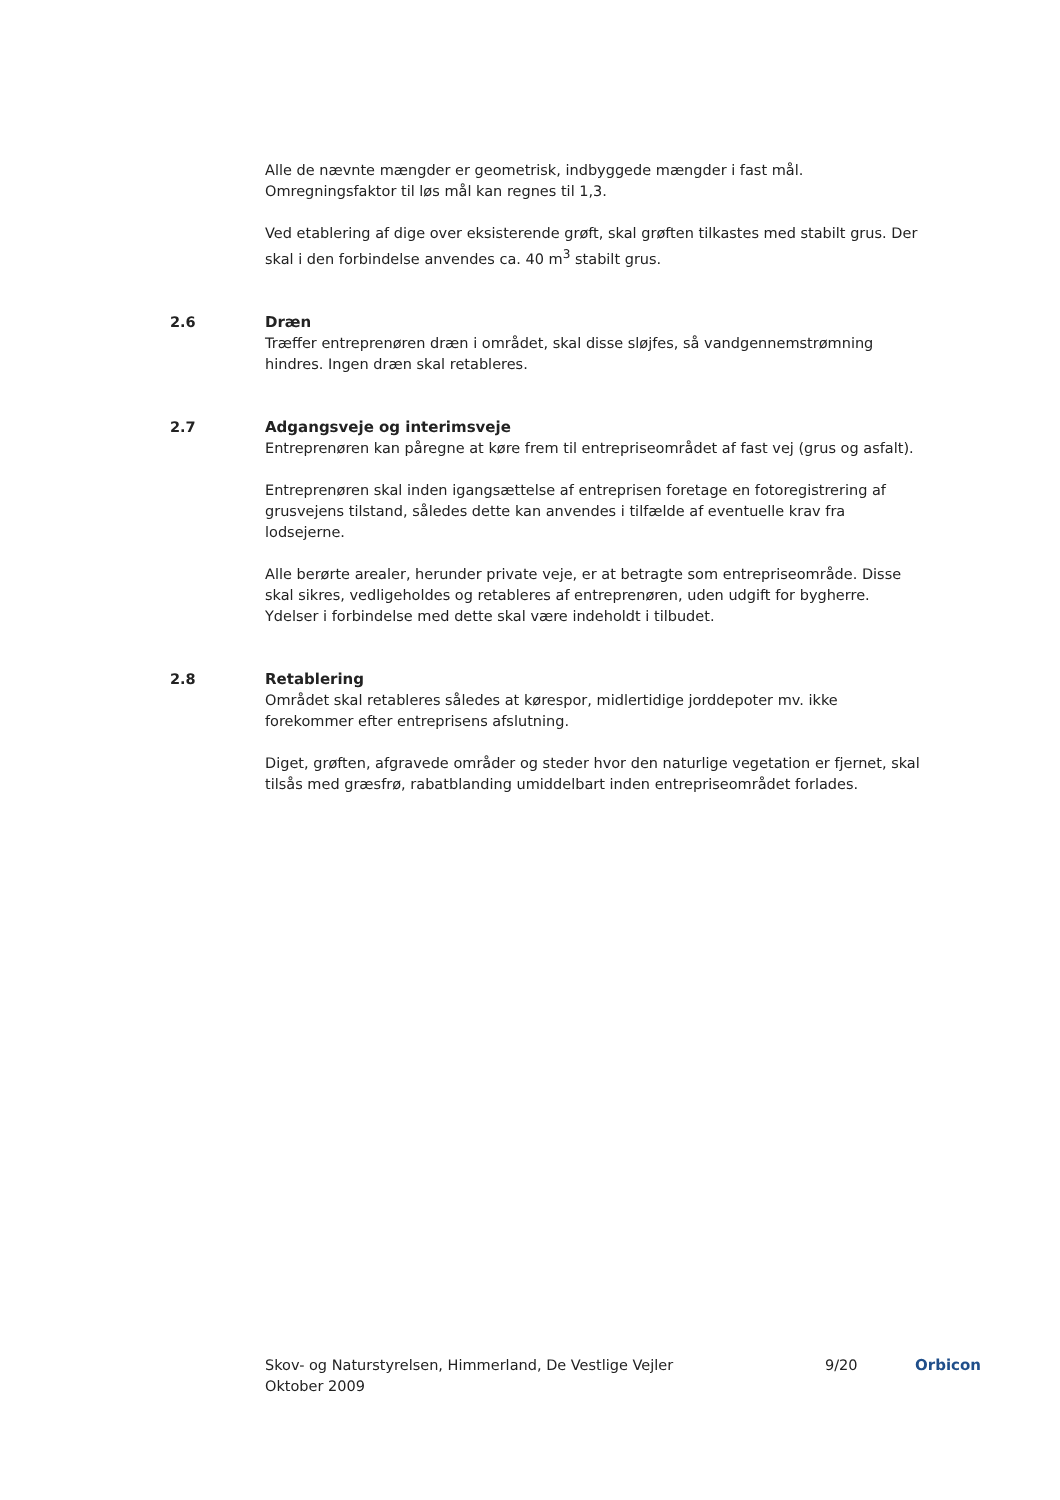Alle de nævnte mængder er geometrisk, indbyggede mængder i fast mål. Omregningsfaktor til løs mål kan regnes til 1,3.
Ved etablering af dige over eksisterende grøft, skal grøften tilkastes med stabilt grus. Der skal i den forbindelse anvendes ca. 40 m<sup>3</sup> stabilt grus.
2.6 Dræn
Træffer entreprenøren dræn i området, skal disse sløjfes, så vandgennemstrømning hindres. Ingen dræn skal retableres.
2.7 Adgangsveje og interimsveje
Entreprenøren kan påregne at køre frem til entrepriseområdet af fast vej (grus og asfalt).
Entreprenøren skal inden igangsættelse af entreprisen foretage en fotoregistrering af grusvejens tilstand, således dette kan anvendes i tilfælde af eventuelle krav fra lodsejerne.
Alle berørte arealer, herunder private veje, er at betragte som entrepriseområde. Disse skal sikres, vedligeholdes og retableres af entreprenøren, uden udgift for bygherre. Ydelser i forbindelse med dette skal være indeholdt i tilbudet.
2.8 Retablering
Området skal retableres således at kørespor, midlertidige jorddepoter mv. ikke forekommer efter entreprisens afslutning.
Diget, grøften, afgravede områder og steder hvor den naturlige vegetation er fjernet, skal tilsås med græsfrø, rabatblanding umiddelbart inden entrepriseområdet forlades.
Skov- og Naturstyrelsen, Himmerland, De Vestlige Vejler
Oktober 2009
9/20 Orbicon